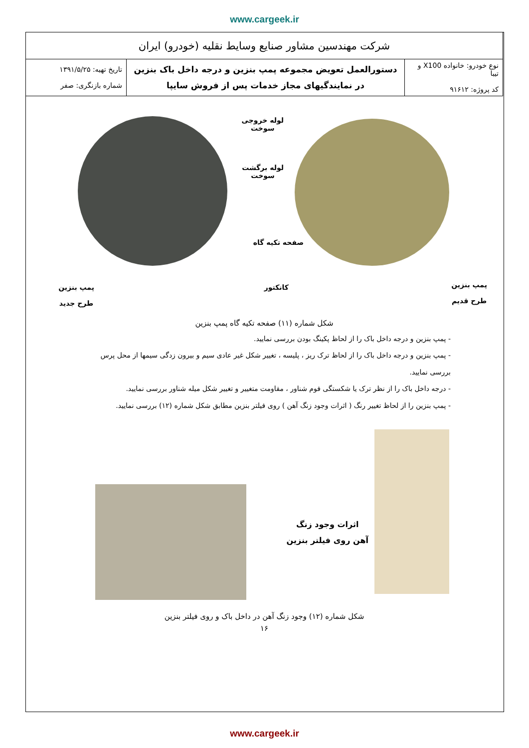www.cargeek.ir
| شرکت مهندسین مشاور صنایع وسایط نقلیه (خودرو) ایران | | |
| نوع خودرو: خانواده X100 و تیبا کد پروژه: ۹۱۶۱۲ | دستورالعمل تعویض مجموعه پمپ بنزین و درجه داخل باک بنزین در نمایندگیهای مجاز خدمات پس از فروش سایپا | تاریخ تهیه: ۱۳۹۱/۵/۲۵ شماره بازنگری: صفر |
پمپ بنزین
طرح جدید
لوله خروجی
سوخت
لوله برگشت
سوخت
صفحه تکیه گاه
کانکتور
پمپ بنزین
طرح قدیم
شکل شماره (۱۱) صفحه تکیه گاه پمپ بنزین
- پمپ بنزین و درجه داخل باک را از لحاظ پکینگ بودن بررسی نمایید.
- پمپ بنزین و درجه داخل باک را از لحاظ ترک ریز ، پلیسه ، تغییر شکل غیر عادی سیم و بیرون زدگی سیمها از محل پرس بررسی نمایید.
- درجه داخل باک را از نظر ترک یا شکستگی فوم شناور ، مقاومت متغییر و تغییر شکل میله شناور بررسی نمایید.
- پمپ بنزین را از لحاظ تغییر رنگ ( اثرات وجود زنگ آهن ) روی فیلتر بنزین مطابق شکل شماره (۱۲) بررسی نمایید.
اثرات وجود زنگ
آهن روی فیلتر بنزین
شکل شماره (۱۲) وجود زنگ آهن در داخل باک و روی فیلتر بنزین
۱۶
www.cargeek.ir